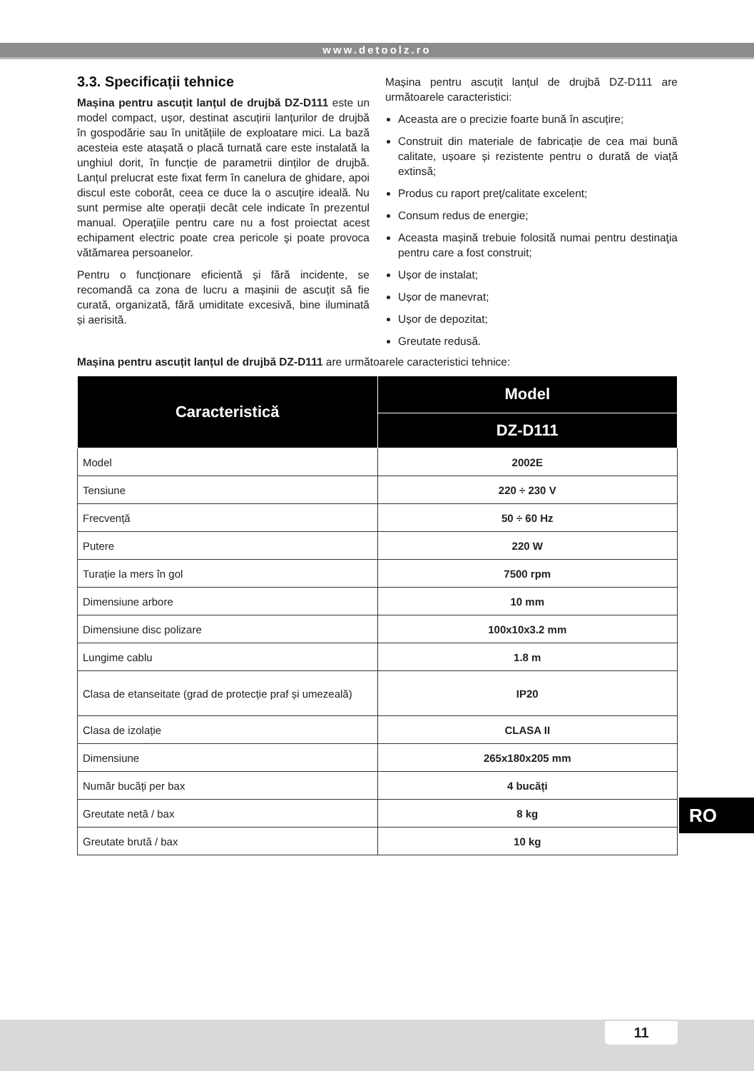www.detoolz.ro
3.3. Specificații tehnice
Mașina pentru ascuțit lanțul de drujbă DZ-D111 este un model compact, ușor, destinat ascuțirii lanțurilor de drujbă în gospodărie sau în unitățiile de exploatare mici. La bază acesteia este atașată o placă turnată care este instalată la unghiul dorit, în funcție de parametrii dinților de drujbă. Lanțul prelucrat este fixat ferm în canelura de ghidare, apoi discul este coborât, ceea ce duce la o ascuțire ideală. Nu sunt permise alte operații decât cele indicate în prezentul manual. Operaţiile pentru care nu a fost proiectat acest echipament electric poate crea pericole şi poate provoca vătămarea persoanelor.
Pentru o funcționare eficientă și fără incidente, se recomandă ca zona de lucru a mașinii de ascuțit să fie curată, organizată, fără umiditate excesivă, bine iluminată și aerisită.
Mașina pentru ascuțit lanțul de drujbă DZ-D111 are următoarele caracteristici:
Aceasta are o precizie foarte bună în ascuțire;
Construit din materiale de fabricație de cea mai bună calitate, ușoare și rezistente pentru o durată de viață extinsă;
Produs cu raport preț/calitate excelent;
Consum redus de energie;
Aceasta mașină trebuie folosită numai pentru destinaţia pentru care a fost construit;
Ușor de instalat;
Ușor de manevrat;
Ușor de depozitat;
Greutate redusă.
Mașina pentru ascuțit lanțul de drujbă DZ-D111 are următoarele caracteristici tehnice:
| Caracteristică | Model |
| --- | --- |
| | DZ-D111 |
| Model | 2002E |
| Tensiune | 220 ÷ 230 V |
| Frecvență | 50 ÷ 60 Hz |
| Putere | 220 W |
| Turație la mers în gol | 7500 rpm |
| Dimensiune arbore | 10 mm |
| Dimensiune disc polizare | 100x10x3.2 mm |
| Lungime cablu | 1.8 m |
| Clasa de etanseitate (grad de protecție praf și umezeală) | IP20 |
| Clasa de izolație | CLASA II |
| Dimensiune | 265x180x205 mm |
| Număr bucăți per bax | 4 bucăți |
| Greutate netă / bax | 8 kg |
| Greutate brută / bax | 10 kg |
RO
11